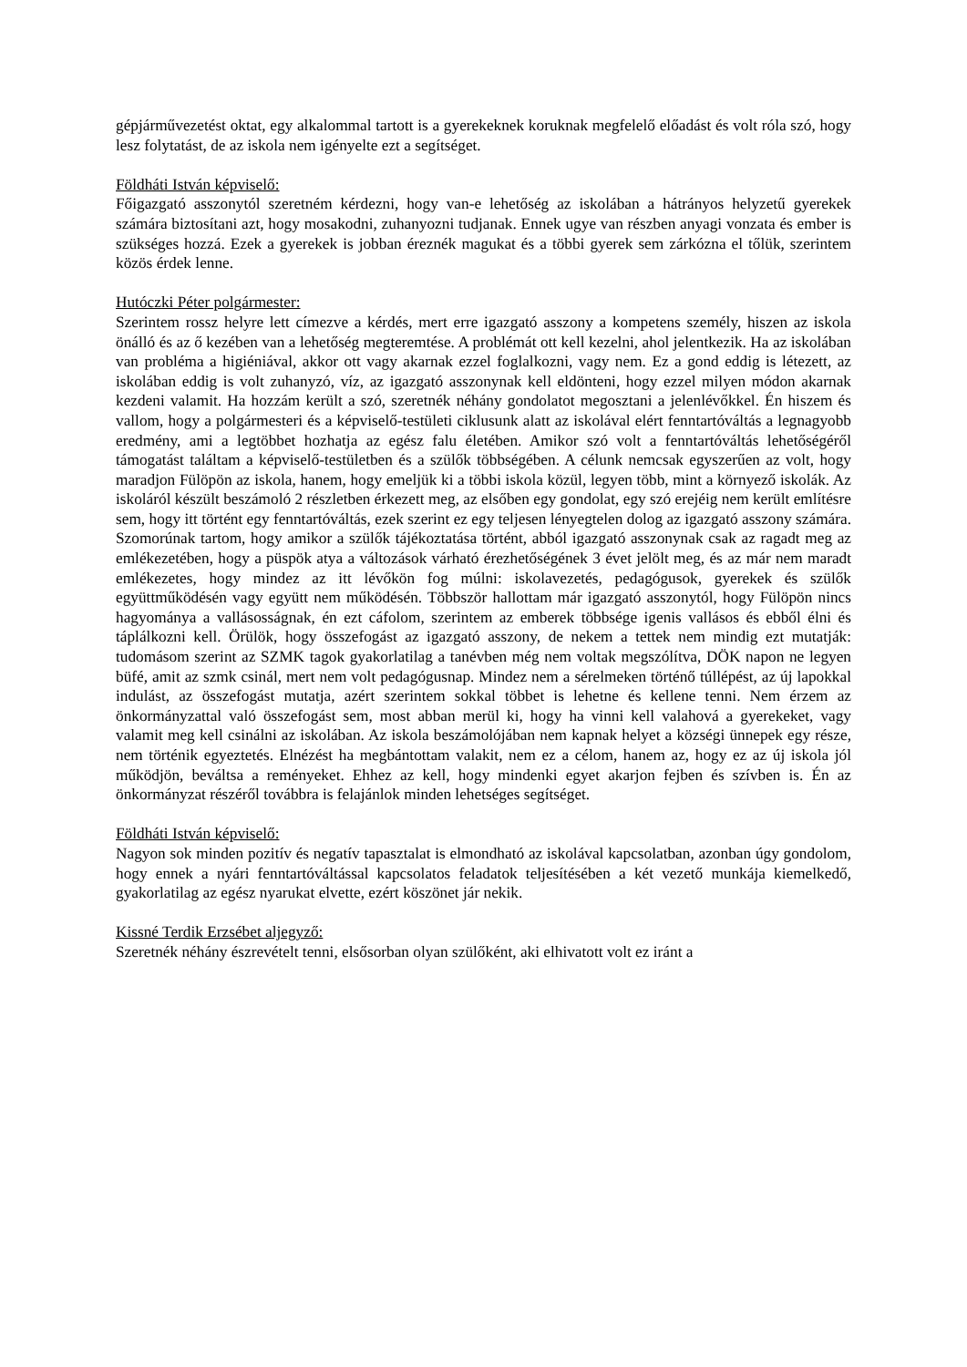gépjárművezetést oktat, egy alkalommal tartott is a gyerekeknek koruknak megfelelő előadást és volt róla szó, hogy lesz folytatást, de az iskola nem igényelte ezt a segítséget.
Földháti István képviselő:
Főigazgató asszonytól szeretném kérdezni, hogy van-e lehetőség az iskolában a hátrányos helyzetű gyerekek számára biztosítani azt, hogy mosakodni, zuhanyozni tudjanak. Ennek ugye van részben anyagi vonzata és ember is szükséges hozzá. Ezek a gyerekek is jobban éreznék magukat és a többi gyerek sem zárkózna el tőlük, szerintem közös érdek lenne.
Hutóczki Péter polgármester:
Szerintem rossz helyre lett címezve a kérdés, mert erre igazgató asszony a kompetens személy, hiszen az iskola önálló és az ő kezében van a lehetőség megteremtése. A problémát ott kell kezelni, ahol jelentkezik. Ha az iskolában van probléma a higiéniával, akkor ott vagy akarnak ezzel foglalkozni, vagy nem. Ez a gond eddig is létezett, az iskolában eddig is volt zuhanyzó, víz, az igazgató asszonynak kell eldönteni, hogy ezzel milyen módon akarnak kezdeni valamit. Ha hozzám került a szó, szeretnék néhány gondolatot megosztani a jelenlévőkkel. Én hiszem és vallom, hogy a polgármesteri és a képviselő-testületi ciklusunk alatt az iskolával elért fenntartóváltás a legnagyobb eredmény, ami a legtöbbet hozhatja az egész falu életében. Amikor szó volt a fenntartóváltás lehetőségéről támogatást találtam a képviselő-testületben és a szülők többségében. A célunk nemcsak egyszerűen az volt, hogy maradjon Fülöpön az iskola, hanem, hogy emeljük ki a többi iskola közül, legyen több, mint a környező iskolák. Az iskoláról készült beszámoló 2 részletben érkezett meg, az elsőben egy gondolat, egy szó erejéig nem került említésre sem, hogy itt történt egy fenntartóváltás, ezek szerint ez egy teljesen lényegtelen dolog az igazgató asszony számára. Szomorúnak tartom, hogy amikor a szülők tájékoztatása történt, abból igazgató asszonynak csak az ragadt meg az emlékezetében, hogy a püspök atya a változások várható érezhetőségének 3 évet jelölt meg, és az már nem maradt emlékezetes, hogy mindez az itt lévőkön fog múlni: iskolavezetés, pedagógusok, gyerekek és szülők együttműködésén vagy együtt nem működésén. Többször hallottam már igazgató asszonytól, hogy Fülöpön nincs hagyománya a vallásosságnak, én ezt cáfolom, szerintem az emberek többsége igenis vallásos és ebből élni és táplálkozni kell. Örülök, hogy összefogást az igazgató asszony, de nekem a tettek nem mindig ezt mutatják: tudomásom szerint az SZMK tagok gyakorlatilag a tanévben még nem voltak megszólítva, DÖK napon ne legyen büfé, amit az szmk csinál, mert nem volt pedagógusnap. Mindez nem a sérelmeken történő túllépést, az új lapokkal indulást, az összefogást mutatja, azért szerintem sokkal többet is lehetne és kellene tenni. Nem érzem az önkormányzattal való összefogást sem, most abban merül ki, hogy ha vinni kell valahová a gyerekeket, vagy valamit meg kell csinálni az iskolában. Az iskola beszámolójában nem kapnak helyet a községi ünnepek egy része, nem történik egyeztetés. Elnézést ha megbántottam valakit, nem ez a célom, hanem az, hogy ez az új iskola jól működjön, beváltsa a reményeket. Ehhez az kell, hogy mindenki egyet akarjon fejben és szívben is. Én az önkormányzat részéről továbbra is felajánlok minden lehetséges segítséget.
Földháti István képviselő:
Nagyon sok minden pozitív és negatív tapasztalat is elmondható az iskolával kapcsolatban, azonban úgy gondolom, hogy ennek a nyári fenntartóváltással kapcsolatos feladatok teljesítésében a két vezető munkája kiemelkedő, gyakorlatilag az egész nyarukat elvette, ezért köszönet jár nekik.
Kissné Terdik Erzsébet aljegyző:
Szeretnék néhány észrevételt tenni, elsősorban olyan szülőként, aki elhivatott volt ez iránt a